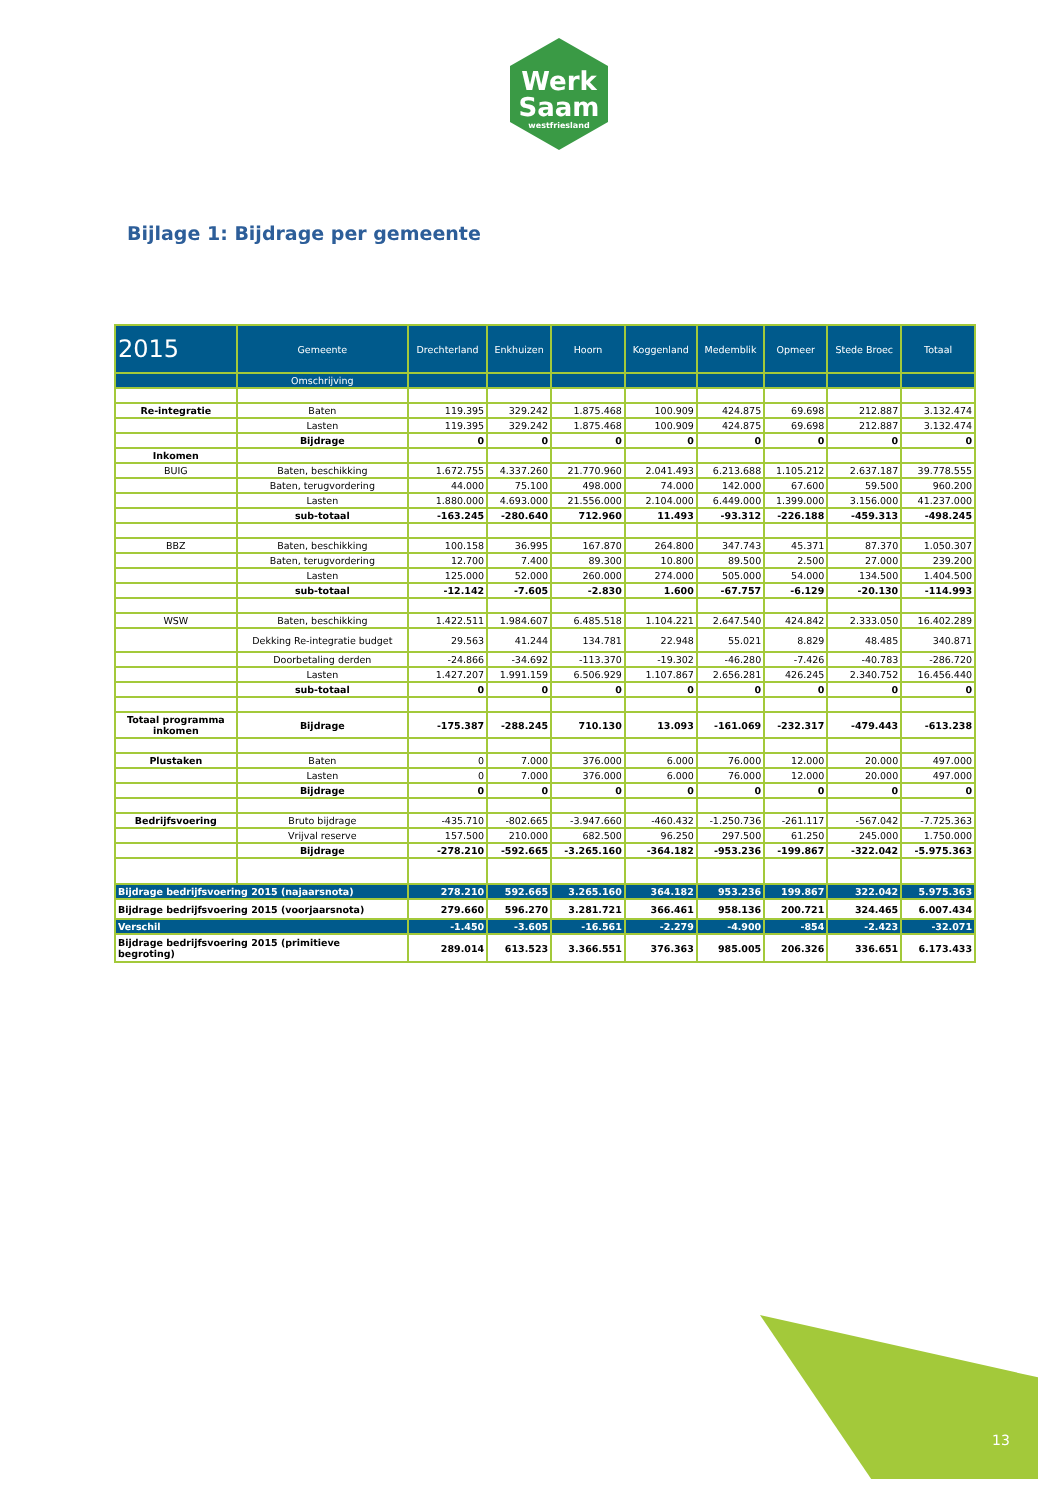Werk
Saam
westfriesland
Bijlage 1: Bijdrage per gemeente
| 2015 | Gemeente | Drechterland | Enkhuizen | Hoorn | Koggenland | Medemblik | Opmeer | Stede Broec | Totaal |
| --- | --- | --- | --- | --- | --- | --- | --- | --- | --- |
| | Omschrijving | | | | | | | | |
| Re-integratie | Baten | 119.395 | 329.242 | 1.875.468 | 100.909 | 424.875 | 69.698 | 212.887 | 3.132.474 |
| | Lasten | 119.395 | 329.242 | 1.875.468 | 100.909 | 424.875 | 69.698 | 212.887 | 3.132.474 |
| | Bijdrage | 0 | 0 | 0 | 0 | 0 | 0 | 0 | 0 |
| Inkomen | | | | | | | | | |
| BUIG | Baten, beschikking | 1.672.755 | 4.337.260 | 21.770.960 | 2.041.493 | 6.213.688 | 1.105.212 | 2.637.187 | 39.778.555 |
| | Baten, terugvordering | 44.000 | 75.100 | 498.000 | 74.000 | 142.000 | 67.600 | 59.500 | 960.200 |
| | Lasten | 1.880.000 | 4.693.000 | 21.556.000 | 2.104.000 | 6.449.000 | 1.399.000 | 3.156.000 | 41.237.000 |
| | sub-totaal | -163.245 | -280.640 | 712.960 | 11.493 | -93.312 | -226.188 | -459.313 | -498.245 |
| BBZ | Baten, beschikking | 100.158 | 36.995 | 167.870 | 264.800 | 347.743 | 45.371 | 87.370 | 1.050.307 |
| | Baten, terugvordering | 12.700 | 7.400 | 89.300 | 10.800 | 89.500 | 2.500 | 27.000 | 239.200 |
| | Lasten | 125.000 | 52.000 | 260.000 | 274.000 | 505.000 | 54.000 | 134.500 | 1.404.500 |
| | sub-totaal | -12.142 | -7.605 | -2.830 | 1.600 | -67.757 | -6.129 | -20.130 | -114.993 |
| WSW | Baten, beschikking | 1.422.511 | 1.984.607 | 6.485.518 | 1.104.221 | 2.647.540 | 424.842 | 2.333.050 | 16.402.289 |
| | Dekking Re-integratie budget | 29.563 | 41.244 | 134.781 | 22.948 | 55.021 | 8.829 | 48.485 | 340.871 |
| | Doorbetaling derden | -24.866 | -34.692 | -113.370 | -19.302 | -46.280 | -7.426 | -40.783 | -286.720 |
| | Lasten | 1.427.207 | 1.991.159 | 6.506.929 | 1.107.867 | 2.656.281 | 426.245 | 2.340.752 | 16.456.440 |
| | sub-totaal | 0 | 0 | 0 | 0 | 0 | 0 | 0 | 0 |
| Totaal programma inkomen | Bijdrage | -175.387 | -288.245 | 710.130 | 13.093 | -161.069 | -232.317 | -479.443 | -613.238 |
| Plustaken | Baten | 0 | 7.000 | 376.000 | 6.000 | 76.000 | 12.000 | 20.000 | 497.000 |
| | Lasten | 0 | 7.000 | 376.000 | 6.000 | 76.000 | 12.000 | 20.000 | 497.000 |
| | Bijdrage | 0 | 0 | 0 | 0 | 0 | 0 | 0 | 0 |
| Bedrijfsvoering | Bruto bijdrage | -435.710 | -802.665 | -3.947.660 | -460.432 | -1.250.736 | -261.117 | -567.042 | -7.725.363 |
| | Vrijval reserve | 157.500 | 210.000 | 682.500 | 96.250 | 297.500 | 61.250 | 245.000 | 1.750.000 |
| | Bijdrage | -278.210 | -592.665 | -3.265.160 | -364.182 | -953.236 | -199.867 | -322.042 | -5.975.363 |
| Bijdrage bedrijfsvoering 2015 (najaarsnota) | | 278.210 | 592.665 | 3.265.160 | 364.182 | 953.236 | 199.867 | 322.042 | 5.975.363 |
| Bijdrage bedrijfsvoering 2015 (voorjaarsnota) | | 279.660 | 596.270 | 3.281.721 | 366.461 | 958.136 | 200.721 | 324.465 | 6.007.434 |
| Verschil | | -1.450 | -3.605 | -16.561 | -2.279 | -4.900 | -854 | -2.423 | -32.071 |
| Bijdrage bedrijfsvoering 2015 (primitieve begroting) | | 289.014 | 613.523 | 3.366.551 | 376.363 | 985.005 | 206.326 | 336.651 | 6.173.433 |
13